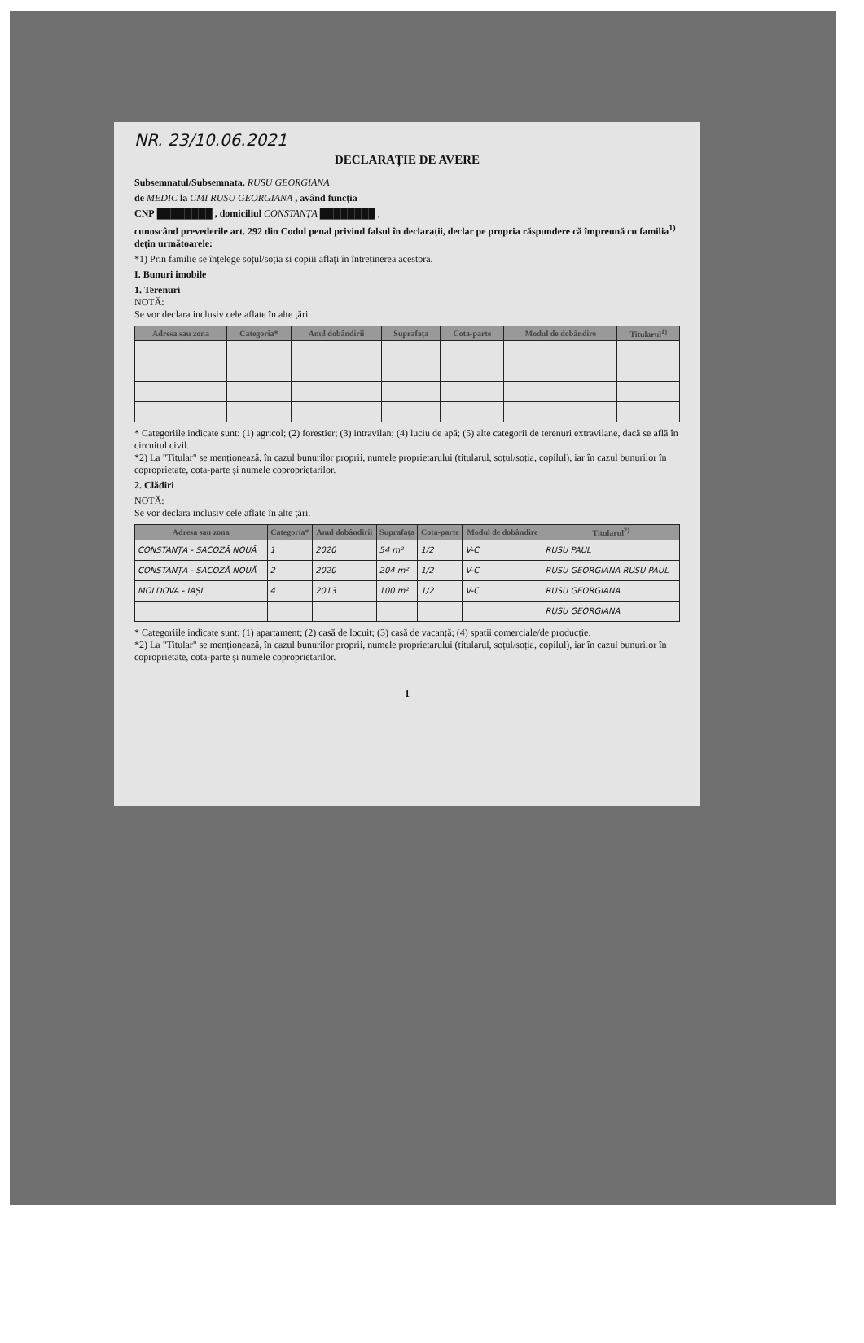NR. 23/10.06.2021
DECLARAȚIE DE AVERE
Subsemnatul/Subsemnata, RUSU GEORGIANA
de MEDIC la CMI RUSU GEORGIANA , având funcția
CNP ████████ , domiciliul CONSTANȚA ████████ ,
cunoscând prevederile art. 292 din Codul penal privind falsul în declarații, declar pe propria răspundere că împreună cu familia<sup>1)</sup> dețin următoarele:
*1) Prin familie se înțelege soțul/soția și copiii aflați în întreținerea acestora.
I. Bunuri imobile
1. Terenuri
NOTĂ:
Se vor declara inclusiv cele aflate în alte țări.
| Adresa sau zona | Categoria* | Anul dobândirii | Suprafața | Cota-parte | Modul de dobândire | Titularul<sup>1)</sup> |
| --- | --- | --- | --- | --- | --- | --- |
* Categoriile indicate sunt: (1) agricol; (2) forestier; (3) intravilan; (4) luciu de apă; (5) alte categorii de terenuri extravilane, dacă se află în circuitul civil.
*2) La "Titular" se menționează, în cazul bunurilor proprii, numele proprietarului (titularul, soțul/soția, copilul), iar în cazul bunurilor în coproprietate, cota-parte și numele coproprietarilor.
2. Clădiri
NOTĂ:
Se vor declara inclusiv cele aflate în alte țări.
| Adresa sau zona | Categoria* | Anul dobândirii | Suprafața | Cota-parte | Modul de dobândire | Titularul<sup>2)</sup> |
| --- | --- | --- | --- | --- | --- | --- |
| CONSTANȚA - SACOZĂ NOUĂ | 1 | 2020 | 54 m² | 1/2 | V-C | RUSU PAUL |
| CONSTANȚA - SACOZĂ NOUĂ | 2 | 2020 | 204 m² | 1/2 | V-C | RUSU GEORGIANA RUSU PAUL |
| MOLDOVA - IAȘI | 4 | 2013 | 100 m² | 1/2 | V-C | RUSU GEORGIANA |
| | | | | | | RUSU GEORGIANA |
* Categoriile indicate sunt: (1) apartament; (2) casă de locuit; (3) casă de vacanță; (4) spații comerciale/de producție.
*2) La "Titular" se menționează, în cazul bunurilor proprii, numele proprietarului (titularul, soțul/soția, copilul), iar în cazul bunurilor în coproprietate, cota-parte și numele coproprietarilor.
1